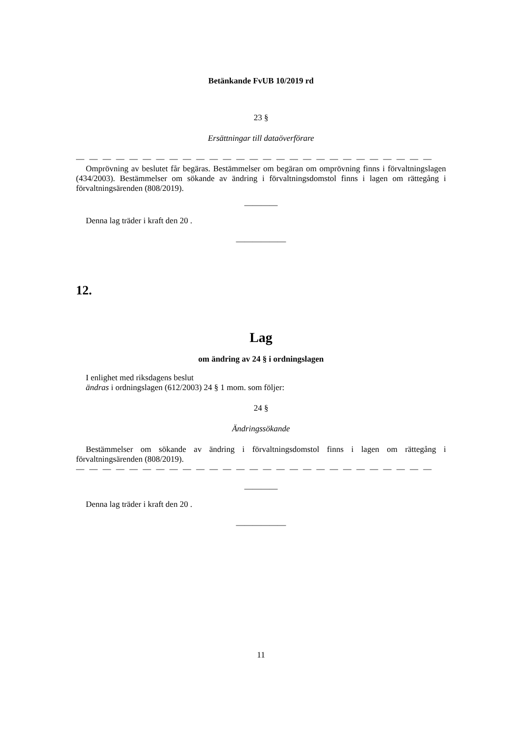Betänkande FvUB 10/2019 rd
23 §
Ersättningar till dataöverförare
— — — — — — — — — — — — — — — — — — — — — — — — — — —
Omprövning av beslutet får begäras. Bestämmelser om begäran om omprövning finns i förvaltningslagen (434/2003). Bestämmelser om sökande av ändring i förvaltningsdomstol finns i lagen om rättegång i förvaltningsärenden (808/2019).
————
Denna lag träder i kraft den 20 .
——————
12.
Lag
om ändring av 24 § i ordningslagen
I enlighet med riksdagens beslut
ändras i ordningslagen (612/2003) 24 § 1 mom. som följer:
24 §
Ändringssökande
Bestämmelser om sökande av ändring i förvaltningsdomstol finns i lagen om rättegång i förvaltningsärenden (808/2019).
— — — — — — — — — — — — — — — — — — — — — — — — — — —
————
Denna lag träder i kraft den 20 .
——————
11